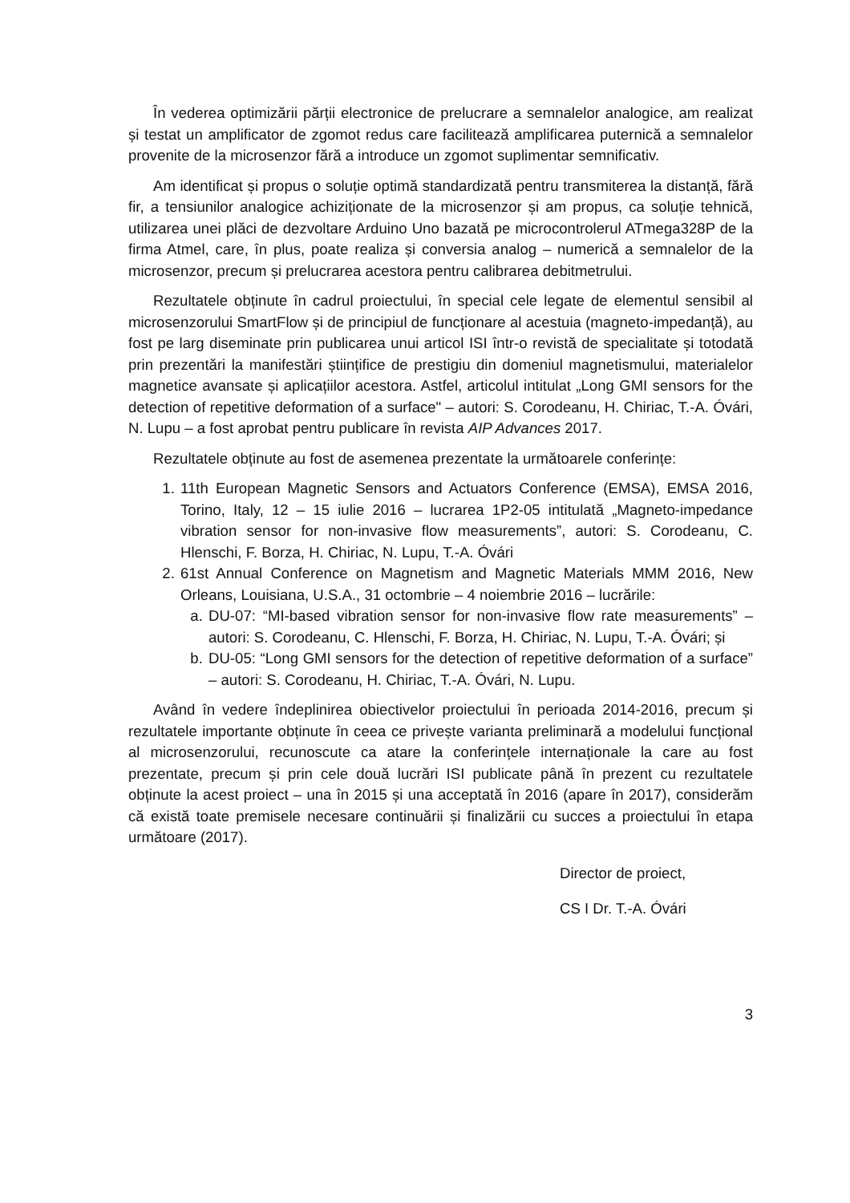În vederea optimizării părții electronice de prelucrare a semnalelor analogice, am realizat și testat un amplificator de zgomot redus care facilitează amplificarea puternică a semnalelor provenite de la microsenzor fără a introduce un zgomot suplimentar semnificativ.
Am identificat și propus o soluție optimă standardizată pentru transmiterea la distanță, fără fir, a tensiunilor analogice achiziționate de la microsenzor și am propus, ca soluție tehnică, utilizarea unei plăci de dezvoltare Arduino Uno bazată pe microcontrolerul ATmega328P de la firma Atmel, care, în plus, poate realiza și conversia analog – numerică a semnalelor de la microsenzor, precum și prelucrarea acestora pentru calibrarea debitmetrului.
Rezultatele obținute în cadrul proiectului, în special cele legate de elementul sensibil al microsenzorului SmartFlow și de principiul de funcționare al acestuia (magneto-impedanță), au fost pe larg diseminate prin publicarea unui articol ISI într-o revistă de specialitate și totodată prin prezentări la manifestări științifice de prestigiu din domeniul magnetismului, materialelor magnetice avansate și aplicațiilor acestora. Astfel, articolul intitulat „Long GMI sensors for the detection of repetitive deformation of a surface" – autori: S. Corodeanu, H. Chiriac, T.-A. Óvári, N. Lupu – a fost aprobat pentru publicare în revista AIP Advances 2017.
Rezultatele obținute au fost de asemenea prezentate la următoarele conferințe:
1. 11th European Magnetic Sensors and Actuators Conference (EMSA), EMSA 2016, Torino, Italy, 12 – 15 iulie 2016 – lucrarea 1P2-05 intitulată „Magneto-impedance vibration sensor for non-invasive flow measurements”, autori: S. Corodeanu, C. Hlenschi, F. Borza, H. Chiriac, N. Lupu, T.-A. Óvári
2. 61st Annual Conference on Magnetism and Magnetic Materials MMM 2016, New Orleans, Louisiana, U.S.A., 31 octombrie – 4 noiembrie 2016 – lucrările:
a. DU-07: “MI-based vibration sensor for non-invasive flow rate measurements” – autori: S. Corodeanu, C. Hlenschi, F. Borza, H. Chiriac, N. Lupu, T.-A. Óvári; și
b. DU-05: “Long GMI sensors for the detection of repetitive deformation of a surface” – autori: S. Corodeanu, H. Chiriac, T.-A. Óvári, N. Lupu.
Având în vedere îndeplinirea obiectivelor proiectului în perioada 2014-2016, precum și rezultatele importante obținute în ceea ce privește varianta preliminară a modelului funcțional al microsenzorului, recunoscute ca atare la conferințele internaționale la care au fost prezentate, precum și prin cele două lucrări ISI publicate până în prezent cu rezultatele obținute la acest proiect – una în 2015 și una acceptată în 2016 (apare în 2017), considerăm că există toate premisele necesare continuării și finalizării cu succes a proiectului în etapa următoare (2017).
Director de proiect,
CS I Dr. T.-A. Óvári
3